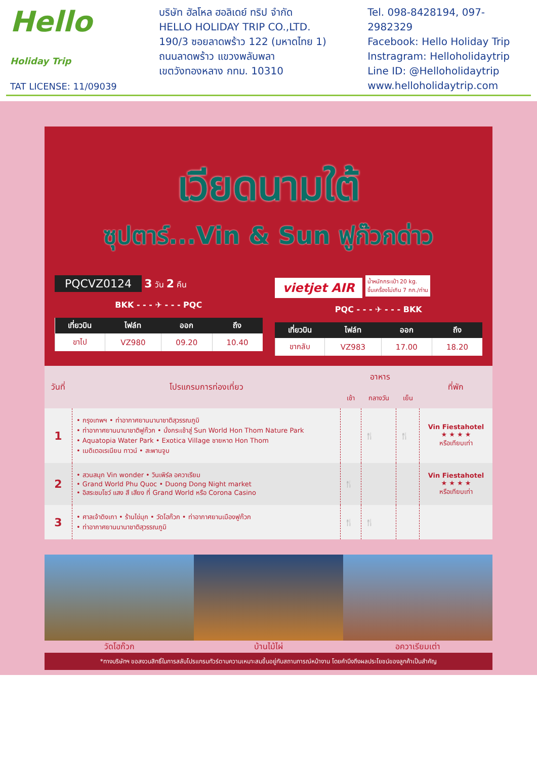Hello
Holiday Trip
TAT LICENSE: 11/09039
บริษัท ฮัลโหล ฮอลิเดย์ ทริป จำกัด
HELLO HOLIDAY TRIP CO.,LTD.
190/3 ซอยลาดพร้าว 122 (มหาดไทย 1)
ถนนลาดพร้าว แขวงพลับพลา
เขตวังทองหลาง กทม. 10310
Tel. 098-8428194, 097-2982329
Facebook: Hello Holiday Trip
Instragram: Helloholidaytrip
Line ID: @Helloholidaytrip
www.helloholidaytrip.com
เวียดนามใต้
ซุปตาร์...Vin & Sun ฟูก๊วกด่าว
PQCVZ0124 3 วัน 2 คืน
BKK - - - ✈ - - - PQC
| เที่ยวบิน | ไฟล์ท | ออก | ถึง |
| --- | --- | --- | --- |
| ขาไป | VZ980 | 09.20 | 10.40 |
vietjet AIR น้ำหนักกระเป๋า 20 kg.
ขึ้นเครื่องไม่เกิน 7 กก./ท่าน
PQC - - - ✈ - - - BKK
| เที่ยวบิน | ไฟล์ท | ออก | ถึง |
| --- | --- | --- | --- |
| ขากลับ | VZ983 | 17.00 | 18.20 |
| วันที่ | โปรแกรมการท่องเที่ยว | อาหาร | | | ที่พัก |
| --- | --- | --- | --- | --- | --- |
| | | เช้า | กลางวัน | เย็น | |
| 1 | • กรุงเทพฯ • ท่าอากาศยานนานาชาติสุวรรณภูมิ • ท่าอากาศยานนานาชาติฟูก๊วก • นั่งกระเช้าสู่ Sun World Hon Thom Nature Park • Aquatopia Water Park • Exotica Village ชายหาด Hon Thom • เมดิเตอเรเนียน ทาวน์ • สะพานจูบ | | 🍴 | 🍴 | Vin Fiestahotel ★ ★ ★ ★ หรือเทียบเท่า |
| 2 | • สวนสนุก Vin wonder • วินเพิร์ล อควาเรียม • Grand World Phu Quoc • Duong Dong Night market • อิสระชมโชว์ แสง สี เสียง ที่ Grand World หรือ Corona Casino | 🍴 | | | Vin Fiestahotel ★ ★ ★ ★ หรือเทียบเท่า |
| 3 | • ศาลเจ้าดิงเกา • ร้านไข่มุก • วัดโฮก๊วก • ท่าอากาศยานเมืองฟูก๊วก • ท่าอากาศยานนานาชาติสุวรรณภูมิ | 🍴 | 🍴 | | |
วัดโฮก๊วก บ้านไม้ไผ่ อควาเรียมเต่า
*ทางบริษัทฯ ขอสงวนสิทธิ์ในการสลับโปรแกรมทัวร์ตามความเหมาะสมขึ้นอยู่กับสถานการณ์หน้างาน โดยคำนึงถึงผลประโยชน์ของลูกค้าเป็นสำคัญ